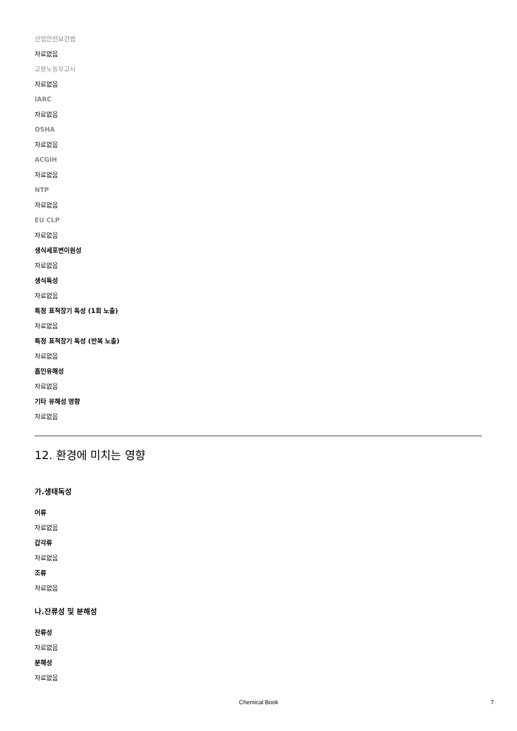산업안전보건법
자료없음
고용노동부고시
자료없음
IARC
자료없음
OSHA
자료없음
ACGIH
자료없음
NTP
자료없음
EU CLP
자료없음
생식세포변이원성
자료없음
생식독성
자료없음
특정 표적장기 독성 (1회 노출)
자료없음
특정 표적장기 독성 (반복 노출)
자료없음
흡인유해성
자료없음
기타 유해성 영향
자료없음
12. 환경에 미치는 영향
가.생태독성
어류
자료없음
갑각류
자료없음
조류
자료없음
나.잔류성 및 분해성
잔류성
자료없음
분해성
자료없음
Chemical Book 7